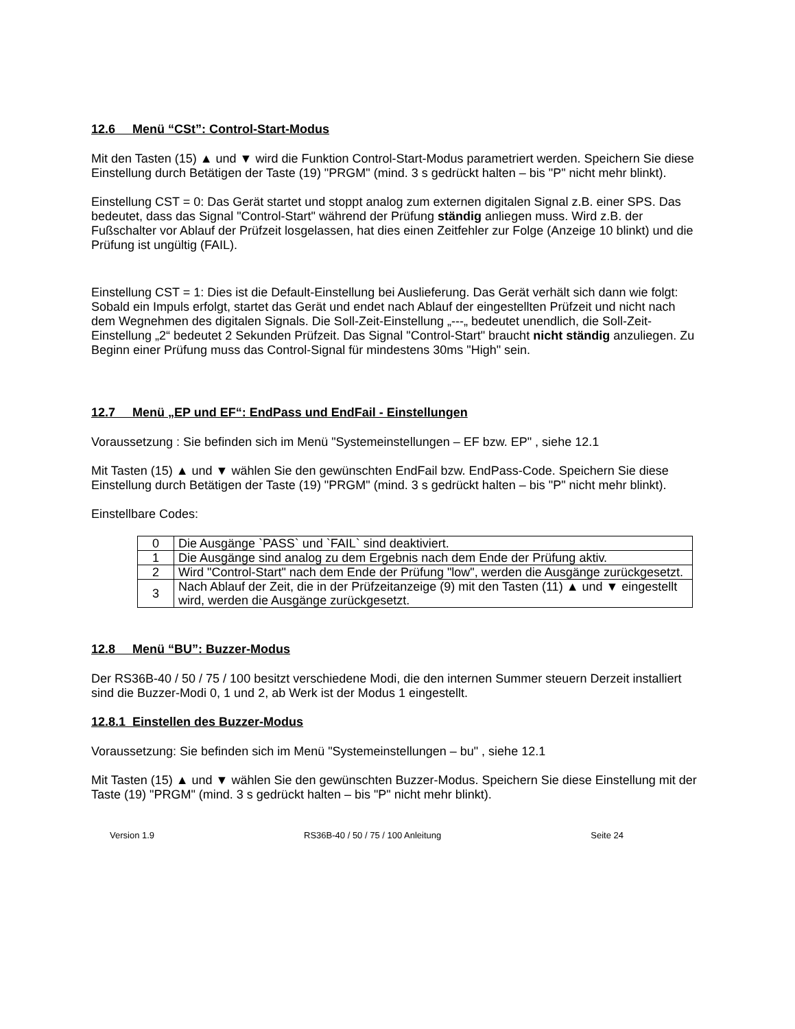12.6 Menü “CSt”: Control-Start-Modus
Mit den Tasten (15) ▲ und ▼ wird die Funktion Control-Start-Modus parametriert werden. Speichern Sie diese Einstellung durch Betätigen der Taste (19) "PRGM" (mind. 3 s gedrückt halten – bis "P" nicht mehr blinkt).
Einstellung CST = 0: Das Gerät startet und stoppt analog zum externen digitalen Signal z.B. einer SPS. Das bedeutet, dass das Signal "Control-Start" während der Prüfung ständig anliegen muss. Wird z.B. der Fußschalter vor Ablauf der Prüfzeit losgelassen, hat dies einen Zeitfehler zur Folge (Anzeige 10 blinkt) und die Prüfung ist ungültig (FAIL).
Einstellung CST = 1: Dies ist die Default-Einstellung bei Auslieferung. Das Gerät verhält sich dann wie folgt: Sobald ein Impuls erfolgt, startet das Gerät und endet nach Ablauf der eingestellten Prüfzeit und nicht nach dem Wegnehmen des digitalen Signals. Die Soll-Zeit-Einstellung „---„ bedeutet unendlich, die Soll-Zeit-Einstellung „2“ bedeutet 2 Sekunden Prüfzeit. Das Signal "Control-Start" braucht nicht ständig anzuliegen. Zu Beginn einer Prüfung muss das Control-Signal für mindestens 30ms "High" sein.
12.7 Menü „EP und EF“: EndPass und EndFail - Einstellungen
Voraussetzung : Sie befinden sich im Menü "Systemeinstellungen – EF bzw. EP" , siehe 12.1
Mit Tasten (15) ▲ und ▼ wählen Sie den gewünschten EndFail bzw. EndPass-Code. Speichern Sie diese Einstellung durch Betätigen der Taste (19) "PRGM" (mind. 3 s gedrückt halten – bis "P" nicht mehr blinkt).
Einstellbare Codes:
| 0 | Die Ausgänge `PASS` und `FAIL` sind deaktiviert. |
| 1 | Die Ausgänge sind analog zu dem Ergebnis nach dem Ende der Prüfung aktiv. |
| 2 | Wird "Control-Start" nach dem Ende der Prüfung "low", werden die Ausgänge zurückgesetzt. |
| 3 | Nach Ablauf der Zeit, die in der Prüfzeitanzeige (9) mit den Tasten (11) ▲ und ▼ eingestellt wird, werden die Ausgänge zurückgesetzt. |
12.8 Menü “BU”: Buzzer-Modus
Der RS36B-40 / 50 / 75 / 100 besitzt verschiedene Modi, die den internen Summer steuern Derzeit installiert sind die Buzzer-Modi 0, 1 und 2, ab Werk ist der Modus 1 eingestellt.
12.8.1 Einstellen des Buzzer-Modus
Voraussetzung: Sie befinden sich im Menü "Systemeinstellungen – bu" , siehe 12.1
Mit Tasten (15) ▲ und ▼ wählen Sie den gewünschten Buzzer-Modus. Speichern Sie diese Einstellung mit der Taste (19) "PRGM" (mind. 3 s gedrückt halten – bis "P" nicht mehr blinkt).
Version 1.9 RS36B-40 / 50 / 75 / 100 Anleitung Seite 24